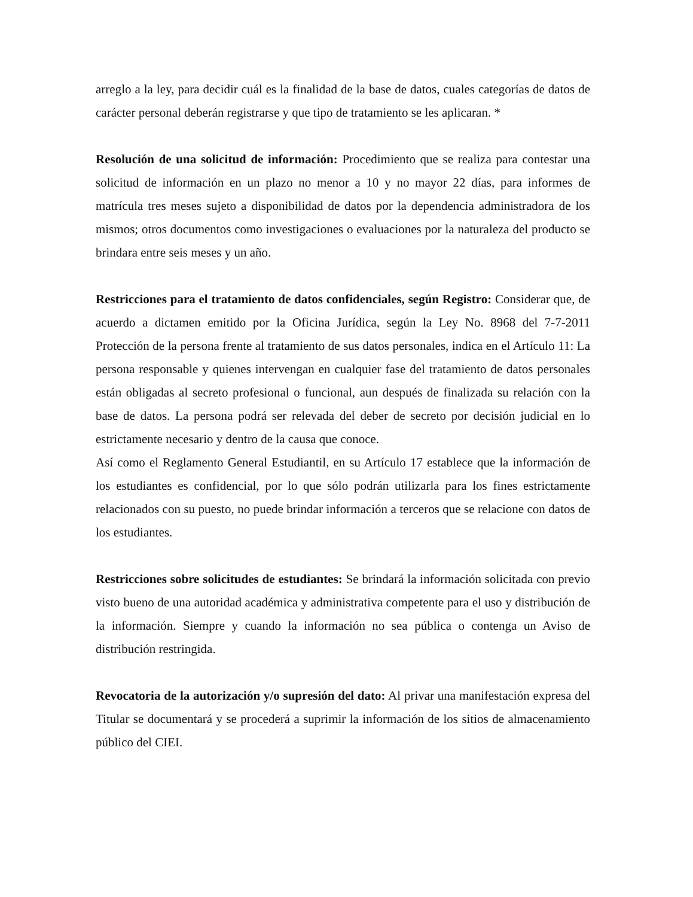arreglo a la ley, para decidir cuál es la finalidad de la base de datos, cuales categorías de datos de carácter personal deberán registrarse y que tipo de tratamiento se les aplicaran. *
Resolución de una solicitud de información: Procedimiento que se realiza para contestar una solicitud de información en un plazo no menor a 10 y no mayor 22 días, para informes de matrícula tres meses sujeto a disponibilidad de datos por la dependencia administradora de los mismos; otros documentos como investigaciones o evaluaciones por la naturaleza del producto se brindara entre seis meses y un año.
Restricciones para el tratamiento de datos confidenciales, según Registro: Considerar que, de acuerdo a dictamen emitido por la Oficina Jurídica, según la Ley No. 8968 del 7-7-2011 Protección de la persona frente al tratamiento de sus datos personales, indica en el Artículo 11: La persona responsable y quienes intervengan en cualquier fase del tratamiento de datos personales están obligadas al secreto profesional o funcional, aun después de finalizada su relación con la base de datos. La persona podrá ser relevada del deber de secreto por decisión judicial en lo estrictamente necesario y dentro de la causa que conoce.
Así como el Reglamento General Estudiantil, en su Artículo 17 establece que la información de los estudiantes es confidencial, por lo que sólo podrán utilizarla para los fines estrictamente relacionados con su puesto, no puede brindar información a terceros que se relacione con datos de los estudiantes.
Restricciones sobre solicitudes de estudiantes: Se brindará la información solicitada con previo visto bueno de una autoridad académica y administrativa competente para el uso y distribución de la información. Siempre y cuando la información no sea pública o contenga un Aviso de distribución restringida.
Revocatoria de la autorización y/o supresión del dato: Al privar una manifestación expresa del Titular se documentará y se procederá a suprimir la información de los sitios de almacenamiento público del CIEI.